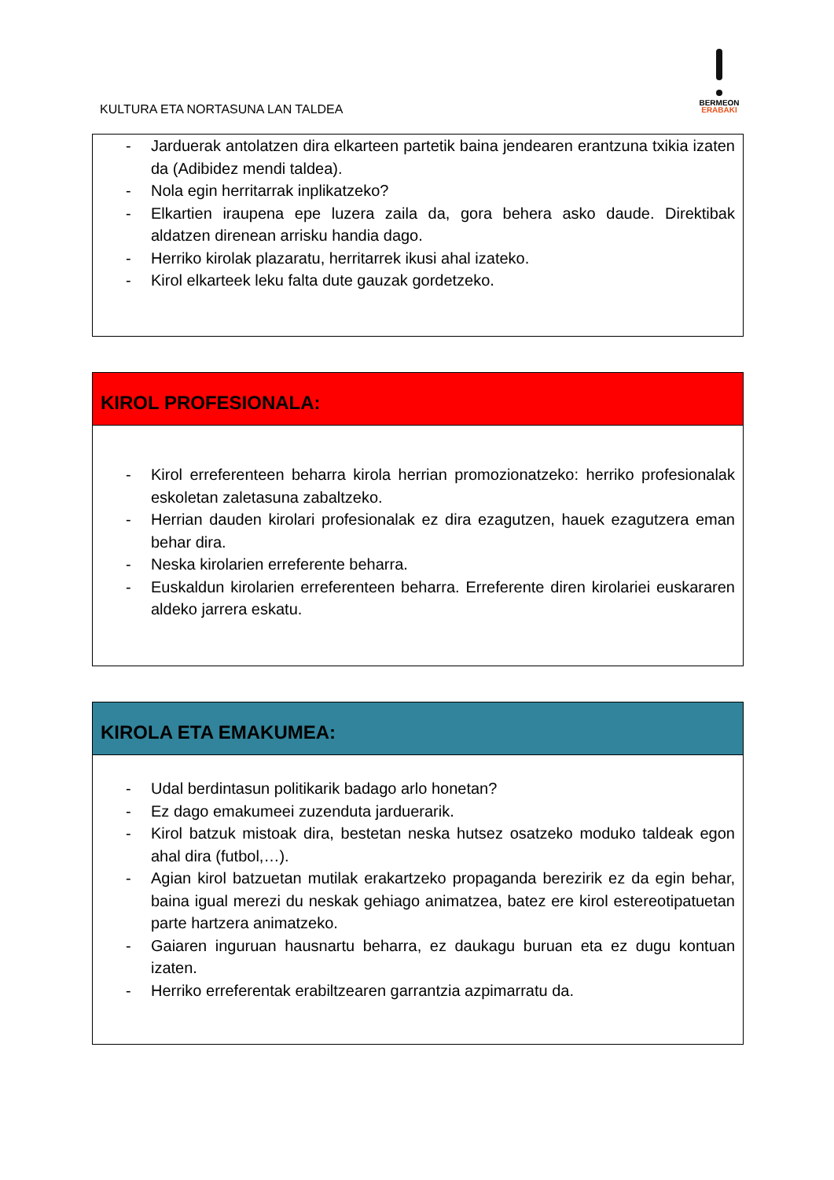KULTURA ETA NORTASUNA LAN TALDEA
BERMEON
ERABAKI
- Jarduerak antolatzen dira elkarteen partetik baina jendearen erantzuna txikia izaten da (Adibidez mendi taldea).
- Nola egin herritarrak inplikatzeko?
- Elkartien iraupena epe luzera zaila da, gora behera asko daude. Direktibak aldatzen direnean arrisku handia dago.
- Herriko kirolak plazaratu, herritarrek ikusi ahal izateko.
- Kirol elkarteek leku falta dute gauzak gordetzeko.
KIROL PROFESIONALA:
- Kirol erreferenteen beharra kirola herrian promozionatzeko: herriko profesionalak eskoletan zaletasuna zabaltzeko.
- Herrian dauden kirolari profesionalak ez dira ezagutzen, hauek ezagutzera eman behar dira.
- Neska kirolarien erreferente beharra.
- Euskaldun kirolarien erreferenteen beharra. Erreferente diren kirolariei euskararen aldeko jarrera eskatu.
KIROLA ETA EMAKUMEA:
- Udal berdintasun politikarik badago arlo honetan?
- Ez dago emakumeei zuzenduta jarduerarik.
- Kirol batzuk mistoak dira, bestetan neska hutsez osatzeko moduko taldeak egon ahal dira (futbol,…).
- Agian kirol batzuetan mutilak erakartzeko propaganda berezirik ez da egin behar, baina igual merezi du neskak gehiago animatzea, batez ere kirol estereotipatuetan parte hartzera animatzeko.
- Gaiaren inguruan hausnartu beharra, ez daukagu buruan eta ez dugu kontuan izaten.
- Herriko erreferentak erabiltzearen garrantzia azpimarratu da.